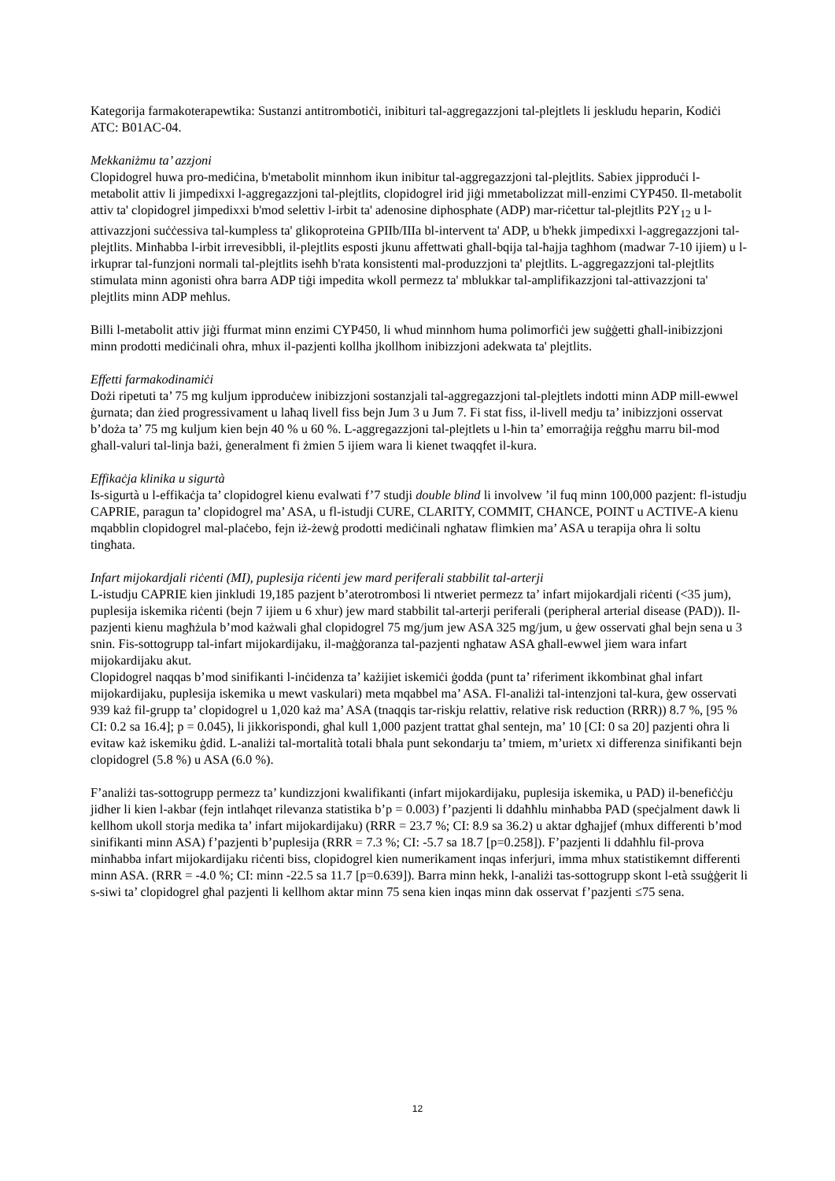Kategorija farmakoterapewtika: Sustanzi antitrombotiċi, inibituri tal-aggregazzjoni tal-plejtlets li jeskludu heparin, Kodiċi ATC: B01AC-04.
Mekkaniżmu ta’ azzjoni
Clopidogrel huwa pro-mediċina, b'metabolit minnhom ikun inibitur tal-aggregazzjoni tal-plejtlits. Sabiex jipproduċi l-metabolit attiv li jimpedixxi l-aggregazzjoni tal-plejtlits, clopidogrel irid jiġi mmetabolizzat mill-enzimi CYP450. Il-metabolit attiv ta' clopidogrel jimpedixxi b'mod selettiv l-irbit ta' adenosine diphosphate (ADP) mar-riċettur tal-plejtlits P2Y<sub>12</sub> u l-attivazzjoni suċċessiva tal-kumpless ta' glikoproteina GPIIb/IIIa bl-intervent ta' ADP, u b'hekk jimpedixxi l-aggregazzjoni tal-plejtlits. Minħabba l-irbit irrevesibbli, il-plejtlits esposti jkunu affettwati għall-bqija tal-ħajja tagħhom (madwar 7-10 ijiem) u l-irkuprar tal-funzjoni normali tal-plejtlits iseħħ b'rata konsistenti mal-produzzjoni ta' plejtlits. L-aggregazzjoni tal-plejtlits stimulata minn agonisti oħra barra ADP tiġi impedita wkoll permezz ta' mblukkar tal-amplifikazzjoni tal-attivazzjoni ta' plejtlits minn ADP meħlus.
Billi l-metabolit attiv jiġi ffurmat minn enzimi CYP450, li wħud minnhom huma polimorfiċi jew suġġetti għall-inibizzjoni minn prodotti mediċinali oħra, mhux il-pazjenti kollha jkollhom inibizzjoni adekwata ta' plejtlits.
Effetti farmakodinamiċi
Dożi ripetuti ta’ 75 mg kuljum ipproduċew inibizzjoni sostanzjali tal-aggregazzjoni tal-plejtlets indotti minn ADP mill-ewwel ġurnata; dan żied progressivament u laħaq livell fiss bejn Jum 3 u Jum 7. Fi stat fiss, il-livell medju ta’ inibizzjoni osservat b’doża ta’ 75 mg kuljum kien bejn 40 % u 60 %. L-aggregazzjoni tal-plejtlets u l-ħin ta’ emorraġija reġgħu marru bil-mod għall-valuri tal-linja bażi, ġeneralment fi żmien 5 ijiem wara li kienet twaqqfet il-kura.
Effikaċja klinika u sigurtà
Is-sigurtà u l-effikaċja ta’ clopidogrel kienu evalwati f’7 studji double blind li involvew ’il fuq minn 100,000 pazjent: fl-istudju CAPRIE, paragun ta’ clopidogrel ma’ ASA, u fl-istudji CURE, CLARITY, COMMIT, CHANCE, POINT u ACTIVE-A kienu mqabblin clopidogrel mal-plaċebo, fejn iż-żewġ prodotti mediċinali ngħataw flimkien ma’ ASA u terapija oħra li soltu tingħata.
Infart mijokardjali riċenti (MI), puplesija riċenti jew mard periferali stabbilit tal-arterji
L-istudju CAPRIE kien jinkludi 19,185 pazjent b’aterotrombosi li ntweriet permezz ta’ infart mijokardjali riċenti (<35 jum), puplesija iskemika riċenti (bejn 7 ijiem u 6 xhur) jew mard stabbilit tal-arterji periferali (peripheral arterial disease (PAD)). Il-pazjenti kienu magħżula b’mod każwali għal clopidogrel 75 mg/jum jew ASA 325 mg/jum, u ġew osservati għal bejn sena u 3 snin. Fis-sottogrupp tal-infart mijokardijaku, il-maġġoranza tal-pazjenti ngħataw ASA għall-ewwel jiem wara infart mijokardijaku akut.
Clopidogrel naqqas b’mod sinifikanti l-inċidenza ta’ każijiet iskemiċi ġodda (punt ta’ riferiment ikkombinat għal infart mijokardijaku, puplesija iskemika u mewt vaskulari) meta mqabbel ma’ ASA. Fl-analiżi tal-intenzjoni tal-kura, ġew osservati 939 każ fil-grupp ta’ clopidogrel u 1,020 każ ma’ ASA (tnaqqis tar-riskju relattiv, relative risk reduction (RRR)) 8.7 %, [95 % CI: 0.2 sa 16.4]; p = 0.045), li jikkorispondi, għal kull 1,000 pazjent trattat għal sentejn, ma’ 10 [CI: 0 sa 20] pazjenti oħra li evitaw każ iskemiku ġdid. L-analiżi tal-mortalità totali bħala punt sekondarju ta’ tmiem, m’urietx xi differenza sinifikanti bejn clopidogrel (5.8 %) u ASA (6.0 %).
F’analiżi tas-sottogrupp permezz ta’ kundizzjoni kwalifikanti (infart mijokardijaku, puplesija iskemika, u PAD) il-benefiċċju jidher li kien l-akbar (fejn intlaħqet rilevanza statistika b’p = 0.003) f’pazjenti li ddaħħlu minħabba PAD (speċjalment dawk li kellhom ukoll storja medika ta’ infart mijokardijaku) (RRR = 23.7 %; CI: 8.9 sa 36.2) u aktar dgħajjef (mhux differenti b’mod sinifikanti minn ASA) f’pazjenti b’puplesija (RRR = 7.3 %; CI: -5.7 sa 18.7 [p=0.258]). F’pazjenti li ddaħħlu fil-prova minħabba infart mijokardijaku riċenti biss, clopidogrel kien numerikament inqas inferjuri, imma mhux statistikemnt differenti minn ASA. (RRR = -4.0 %; CI: minn -22.5 sa 11.7 [p=0.639]). Barra minn hekk, l-analiżi tas-sottogrupp skont l-età ssuġġerit li s-siwi ta’ clopidogrel għal pazjenti li kellhom aktar minn 75 sena kien inqas minn dak osservat f’pazjenti ≤75 sena.
12